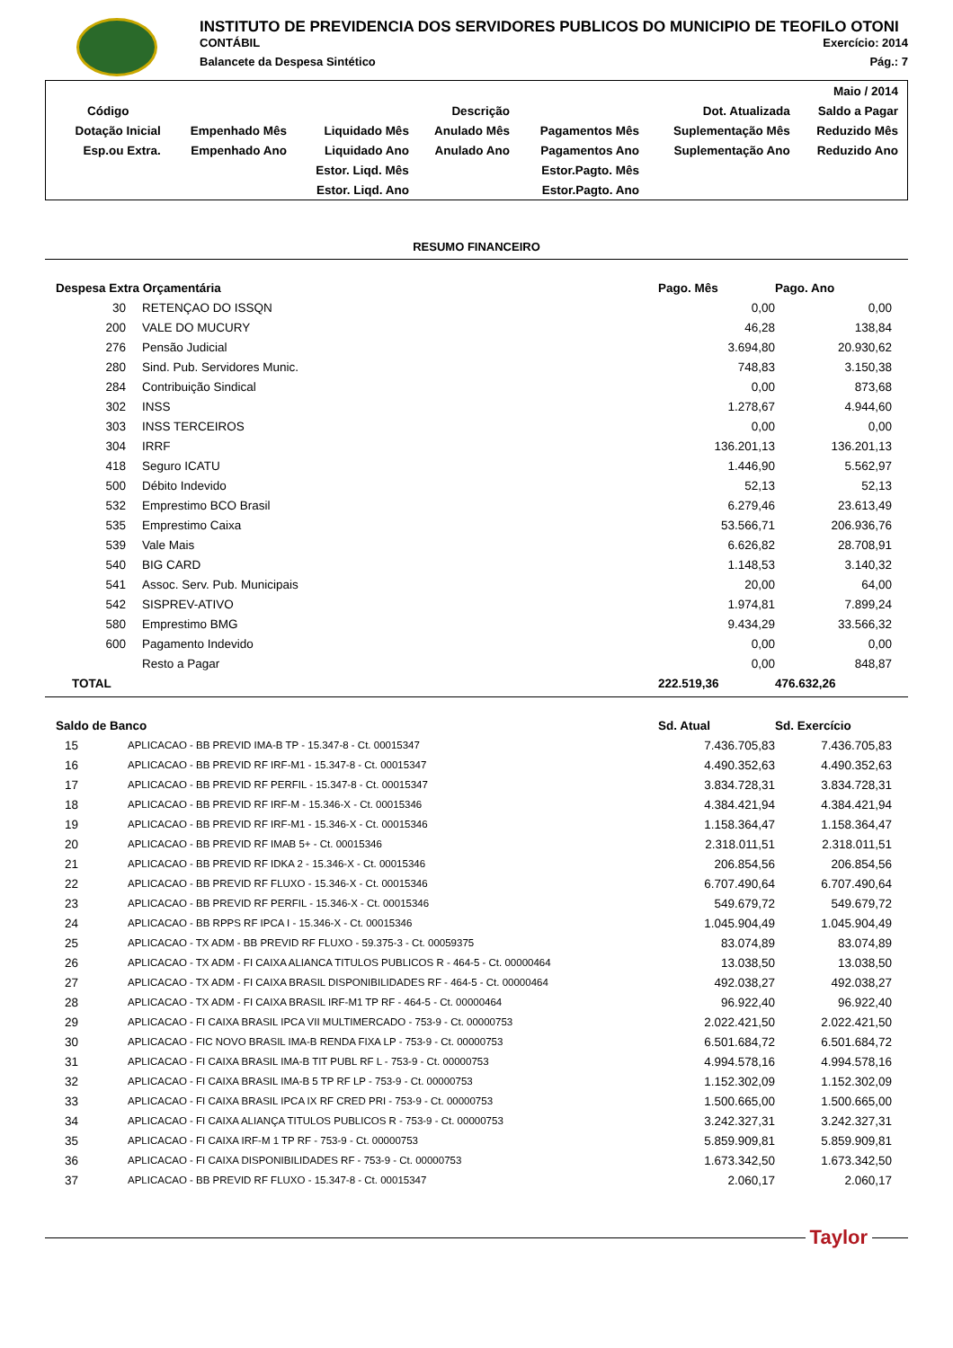INSTITUTO DE PREVIDENCIA DOS SERVIDORES PUBLICOS DO MUNICIPIO DE TEOFILO OTONI
CONTÁBIL Exercício: 2014
Balancete da Despesa Sintético Pág.: 7
| Maio / 2014 | | | | | | |
| Código | Descrição | | | | Dot. Atualizada | Saldo a Pagar |
| Dotação Inicial | Empenhado Mês | Liquidado Mês | Anulado Mês | Pagamentos Mês | Suplementação Mês | Reduzido Mês |
| Esp.ou Extra. | Empenhado Ano | Liquidado Ano | Anulado Ano | Pagamentos Ano | Suplementação Ano | Reduzido Ano |
| | | Estor. Liqd. Mês | | Estor.Pagto. Mês | | |
| | | Estor. Liqd. Ano | | Estor.Pagto. Ano | | |
RESUMO FINANCEIRO
| Despesa Extra Orçamentária | | Pago. Mês | Pago. Ano |
| --- | --- | --- | --- |
| 30 | RETENÇAO DO ISSQN | 0,00 | 0,00 |
| 200 | VALE DO MUCURY | 46,28 | 138,84 |
| 276 | Pensão Judicial | 3.694,80 | 20.930,62 |
| 280 | Sind. Pub. Servidores Munic. | 748,83 | 3.150,38 |
| 284 | Contribuição Sindical | 0,00 | 873,68 |
| 302 | INSS | 1.278,67 | 4.944,60 |
| 303 | INSS TERCEIROS | 0,00 | 0,00 |
| 304 | IRRF | 136.201,13 | 136.201,13 |
| 418 | Seguro ICATU | 1.446,90 | 5.562,97 |
| 500 | Débito Indevido | 52,13 | 52,13 |
| 532 | Emprestimo BCO Brasil | 6.279,46 | 23.613,49 |
| 535 | Emprestimo Caixa | 53.566,71 | 206.936,76 |
| 539 | Vale Mais | 6.626,82 | 28.708,91 |
| 540 | BIG CARD | 1.148,53 | 3.140,32 |
| 541 | Assoc. Serv. Pub. Municipais | 20,00 | 64,00 |
| 542 | SISPREV-ATIVO | 1.974,81 | 7.899,24 |
| 580 | Emprestimo BMG | 9.434,29 | 33.566,32 |
| 600 | Pagamento Indevido | 0,00 | 0,00 |
| | Resto a Pagar | 0,00 | 848,87 |
| TOTAL | | 222.519,36 | 476.632,26 |
| Saldo de Banco | | Sd. Atual | Sd. Exercício |
| --- | --- | --- | --- |
| 15 | APLICACAO - BB PREVID IMA-B TP - 15.347-8 - Ct. 00015347 | 7.436.705,83 | 7.436.705,83 |
| 16 | APLICACAO - BB PREVID RF IRF-M1 - 15.347-8 - Ct. 00015347 | 4.490.352,63 | 4.490.352,63 |
| 17 | APLICACAO - BB PREVID RF PERFIL - 15.347-8 - Ct. 00015347 | 3.834.728,31 | 3.834.728,31 |
| 18 | APLICACAO - BB PREVID RF IRF-M - 15.346-X - Ct. 00015346 | 4.384.421,94 | 4.384.421,94 |
| 19 | APLICACAO - BB PREVID RF IRF-M1 - 15.346-X - Ct. 00015346 | 1.158.364,47 | 1.158.364,47 |
| 20 | APLICACAO - BB PREVID RF IMAB 5+ - Ct. 00015346 | 2.318.011,51 | 2.318.011,51 |
| 21 | APLICACAO - BB PREVID RF IDKA 2 - 15.346-X - Ct. 00015346 | 206.854,56 | 206.854,56 |
| 22 | APLICACAO - BB PREVID RF FLUXO - 15.346-X - Ct. 00015346 | 6.707.490,64 | 6.707.490,64 |
| 23 | APLICACAO - BB PREVID RF PERFIL - 15.346-X - Ct. 00015346 | 549.679,72 | 549.679,72 |
| 24 | APLICACAO - BB RPPS RF IPCA I - 15.346-X - Ct. 00015346 | 1.045.904,49 | 1.045.904,49 |
| 25 | APLICACAO - TX ADM - BB PREVID RF FLUXO - 59.375-3 - Ct. 00059375 | 83.074,89 | 83.074,89 |
| 26 | APLICACAO - TX ADM - FI CAIXA ALIANCA TITULOS PUBLICOS R - 464-5 - Ct. 00000464 | 13.038,50 | 13.038,50 |
| 27 | APLICACAO - TX ADM - FI CAIXA BRASIL DISPONIBILIDADES RF - 464-5 - Ct. 00000464 | 492.038,27 | 492.038,27 |
| 28 | APLICACAO - TX ADM - FI CAIXA BRASIL IRF-M1 TP RF - 464-5 - Ct. 00000464 | 96.922,40 | 96.922,40 |
| 29 | APLICACAO - FI CAIXA BRASIL IPCA VII MULTIMERCADO - 753-9 - Ct. 00000753 | 2.022.421,50 | 2.022.421,50 |
| 30 | APLICACAO - FIC NOVO BRASIL IMA-B RENDA FIXA LP - 753-9 - Ct. 00000753 | 6.501.684,72 | 6.501.684,72 |
| 31 | APLICACAO - FI CAIXA BRASIL IMA-B TIT PUBL RF L - 753-9 - Ct. 00000753 | 4.994.578,16 | 4.994.578,16 |
| 32 | APLICACAO - FI CAIXA BRASIL IMA-B 5 TP RF LP - 753-9 - Ct. 00000753 | 1.152.302,09 | 1.152.302,09 |
| 33 | APLICACAO - FI CAIXA BRASIL IPCA IX RF CRED PRI - 753-9 - Ct. 00000753 | 1.500.665,00 | 1.500.665,00 |
| 34 | APLICACAO - FI CAIXA ALIANÇA TITULOS PUBLICOS R - 753-9 - Ct. 00000753 | 3.242.327,31 | 3.242.327,31 |
| 35 | APLICACAO - FI CAIXA IRF-M 1 TP RF - 753-9 - Ct. 00000753 | 5.859.909,81 | 5.859.909,81 |
| 36 | APLICACAO - FI CAIXA DISPONIBILIDADES RF - 753-9 - Ct. 00000753 | 1.673.342,50 | 1.673.342,50 |
| 37 | APLICACAO - BB PREVID RF FLUXO - 15.347-8 - Ct. 00015347 | 2.060,17 | 2.060,17 |
Taylor